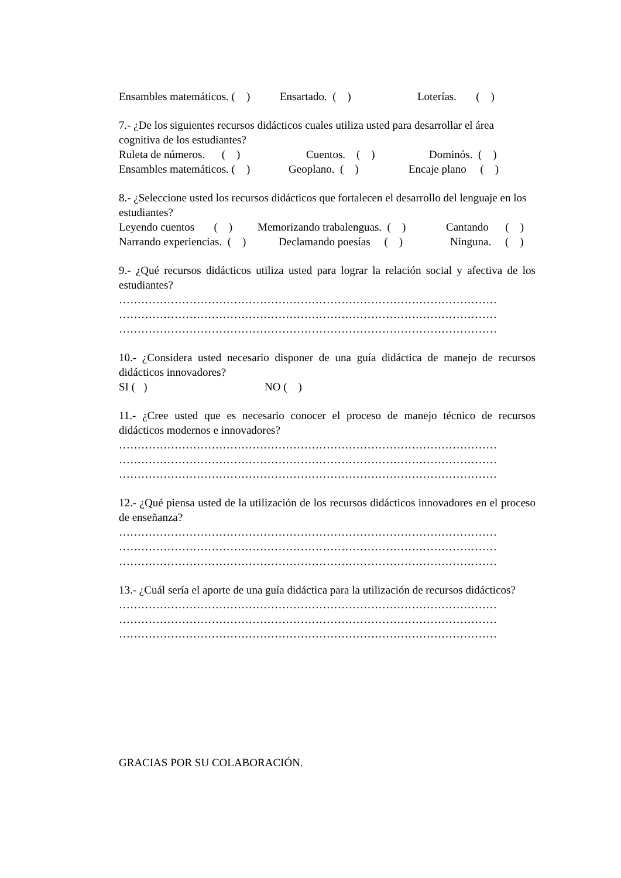Ensambles matemáticos. ( ) Ensartado. ( ) Loterías. ( )
7.- ¿De los siguientes recursos didácticos cuales utiliza usted para desarrollar el área cognitiva de los estudiantes?
Ruleta de números. ( ) Cuentos. ( ) Dominós. ( )
Ensambles matemáticos. ( ) Geoplano. ( ) Encaje plano ( )
8.- ¿Seleccione usted los recursos didácticos que fortalecen el desarrollo del lenguaje en los estudiantes?
Leyendo cuentos ( ) Memorizando trabalenguas. ( ) Cantando ( )
Narrando experiencias. ( ) Declamando poesías ( ) Ninguna. ( )
9.- ¿Qué recursos didácticos utiliza usted para lograr la relación social y afectiva de los estudiantes?
…………………………………………………………………………………………
…………………………………………………………………………………………
…………………………………………………………………………………………
10.- ¿Considera usted necesario disponer de una guía didáctica de manejo de recursos didácticos innovadores?
SI ( ) NO ( )
11.- ¿Cree usted que es necesario conocer el proceso de manejo técnico de recursos didácticos modernos e innovadores?
…………………………………………………………………………………………
…………………………………………………………………………………………
…………………………………………………………………………………………
12.- ¿Qué piensa usted de la utilización de los recursos didácticos innovadores en el proceso de enseñanza?
…………………………………………………………………………………………
…………………………………………………………………………………………
…………………………………………………………………………………………
13.- ¿Cuál sería el aporte de una guía didáctica para la utilización de recursos didácticos?
…………………………………………………………………………………………
…………………………………………………………………………………………
…………………………………………………………………………………………
GRACIAS POR SU COLABORACIÓN.